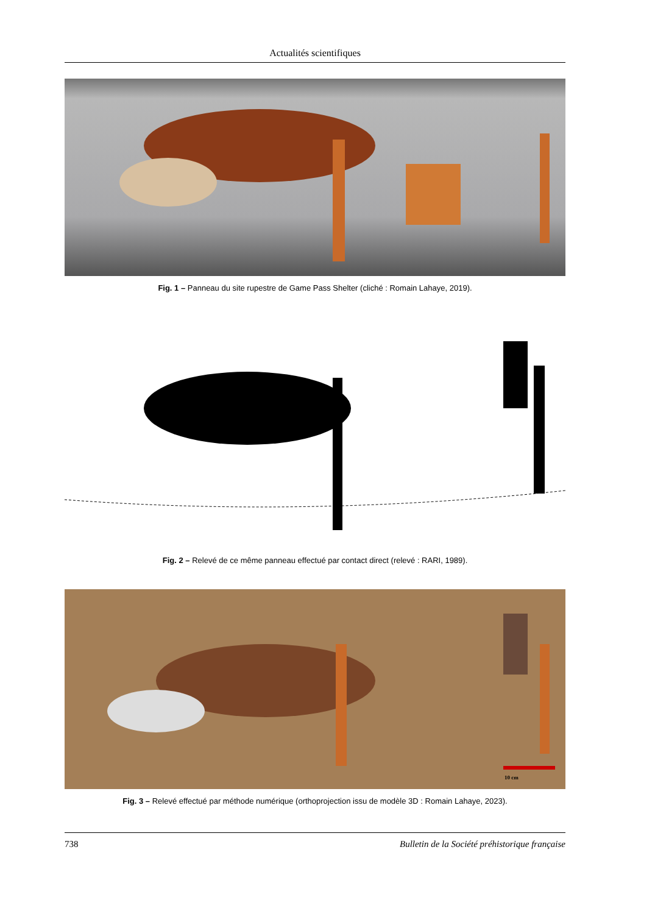Actualités scientifiques
Fig. 1 – Panneau du site rupestre de Game Pass Shelter (cliché : Romain Lahaye, 2019).
Fig. 2 – Relevé de ce même panneau effectué par contact direct (relevé : RARI, 1989).
10 cm
Fig. 3 – Relevé effectué par méthode numérique (orthoprojection issu de modèle 3D : Romain Lahaye, 2023).
738 Bulletin de la Société préhistorique française